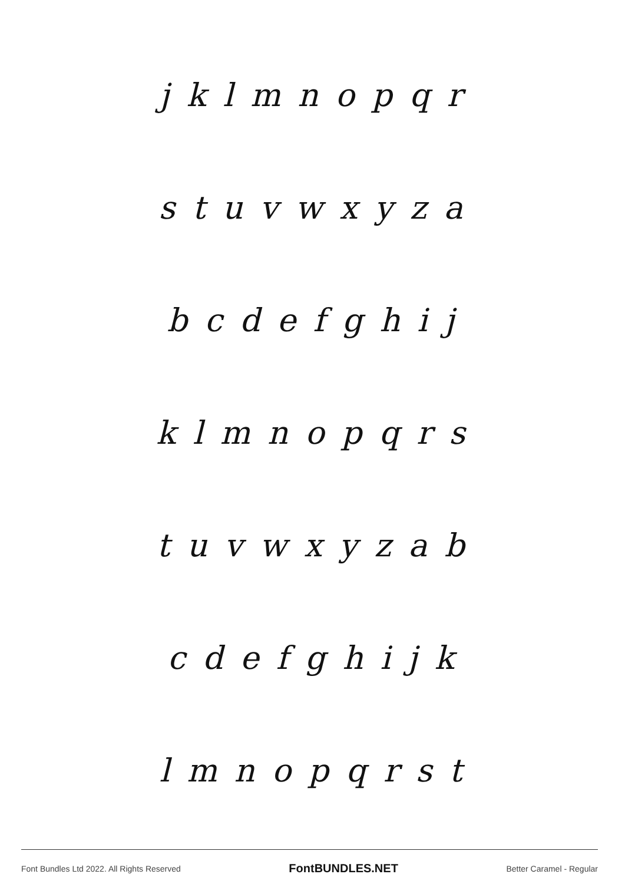j k l m n o p q r
s t u v w x y z a
b c d e f g h i j
k l m n o p q r s
t u v w x y z a b
c d e f g h i j k
l m n o p q r s t
Font Bundles Ltd 2022. All Rights Reserved FontBUNDLES.NET Better Caramel - Regular